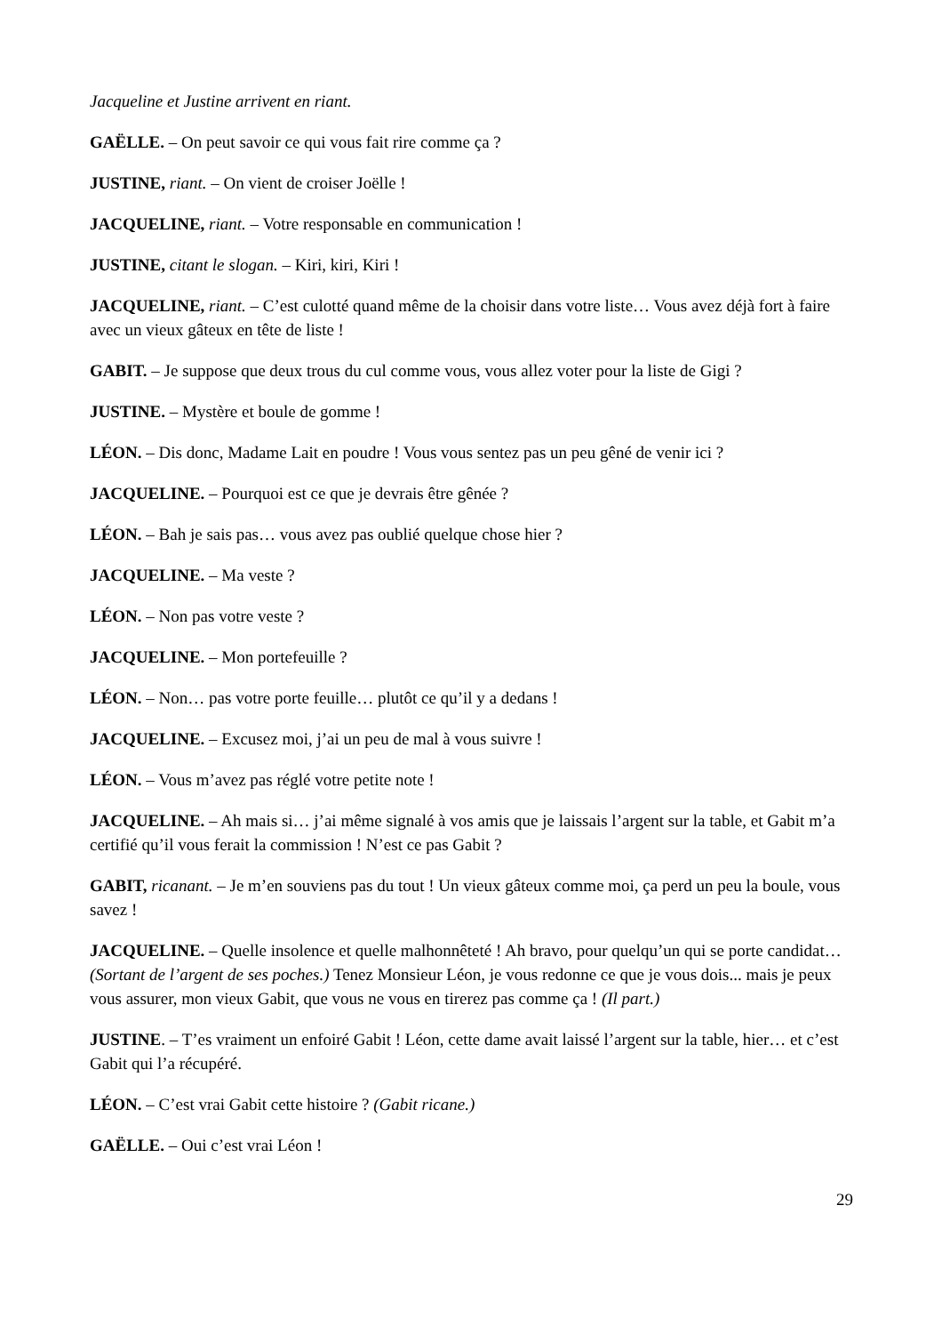Jacqueline et Justine arrivent en riant.
GAËLLE. – On peut savoir ce qui vous fait rire comme ça ?
JUSTINE, riant. – On vient de croiser Joëlle !
JACQUELINE, riant. – Votre responsable en communication !
JUSTINE, citant le slogan. – Kiri, kiri, Kiri !
JACQUELINE, riant. – C’est culotté quand même de la choisir dans votre liste… Vous avez déjà fort à faire avec un vieux gâteux en tête de liste !
GABIT. – Je suppose que deux trous du cul comme vous, vous allez voter pour la liste de Gigi ?
JUSTINE. – Mystère et boule de gomme !
LÉON. – Dis donc, Madame Lait en poudre ! Vous vous sentez pas un peu gêné de venir ici ?
JACQUELINE. – Pourquoi est ce que je devrais être gênée ?
LÉON. – Bah je sais pas… vous avez pas oublié quelque chose hier ?
JACQUELINE. – Ma veste ?
LÉON. – Non pas votre veste ?
JACQUELINE. – Mon portefeuille ?
LÉON. – Non… pas votre porte feuille… plutôt ce qu’il y a dedans !
JACQUELINE. – Excusez moi, j’ai un peu de mal à vous suivre !
LÉON. – Vous m’avez pas réglé votre petite note !
JACQUELINE. – Ah mais si… j’ai même signalé à vos amis que je laissais l’argent sur la table, et Gabit m’a certifié qu’il vous ferait la commission ! N’est ce pas Gabit ?
GABIT, ricanant. – Je m’en souviens pas du tout ! Un vieux gâteux comme moi, ça perd un peu la boule, vous savez !
JACQUELINE. – Quelle insolence et quelle malhonnêteté ! Ah bravo, pour quelqu’un qui se porte candidat… (Sortant de l’argent de ses poches.) Tenez Monsieur Léon, je vous redonne ce que je vous dois... mais je peux vous assurer, mon vieux Gabit, que vous ne vous en tirerez pas comme ça ! (Il part.)
JUSTINE. – T’es vraiment un enfoiré Gabit ! Léon, cette dame avait laissé l’argent sur la table, hier… et c’est Gabit qui l’a récupéré.
LÉON. – C’est vrai Gabit cette histoire ? (Gabit ricane.)
GAËLLE. – Oui c’est vrai Léon !
29